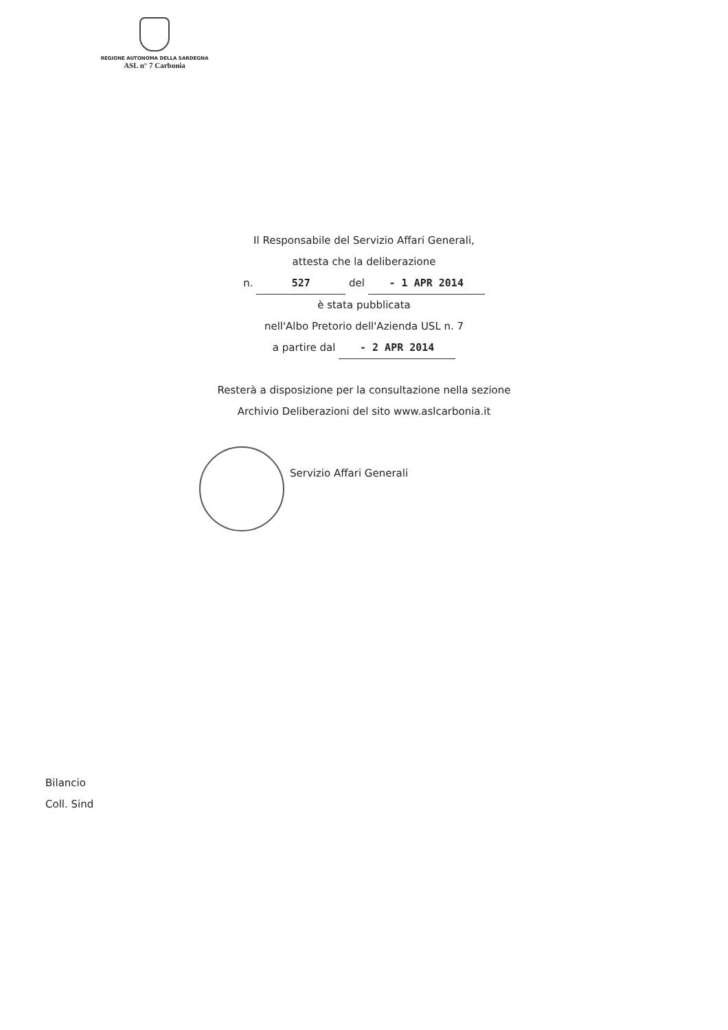REGIONE AUTONOMA DELLA SARDEGNA
ASL n° 7 Carbonia
Il Responsabile del Servizio Affari Generali,
attesta che la deliberazione
n. 527 del - 1 APR 2014
è stata pubblicata
nell'Albo Pretorio dell'Azienda USL n. 7
a partire dal - 2 APR 2014
Resterà a disposizione per la consultazione nella sezione
Archivio Deliberazioni del sito www.aslcarbonia.it
Servizio Affari Generali
Bilancio
Coll. Sind